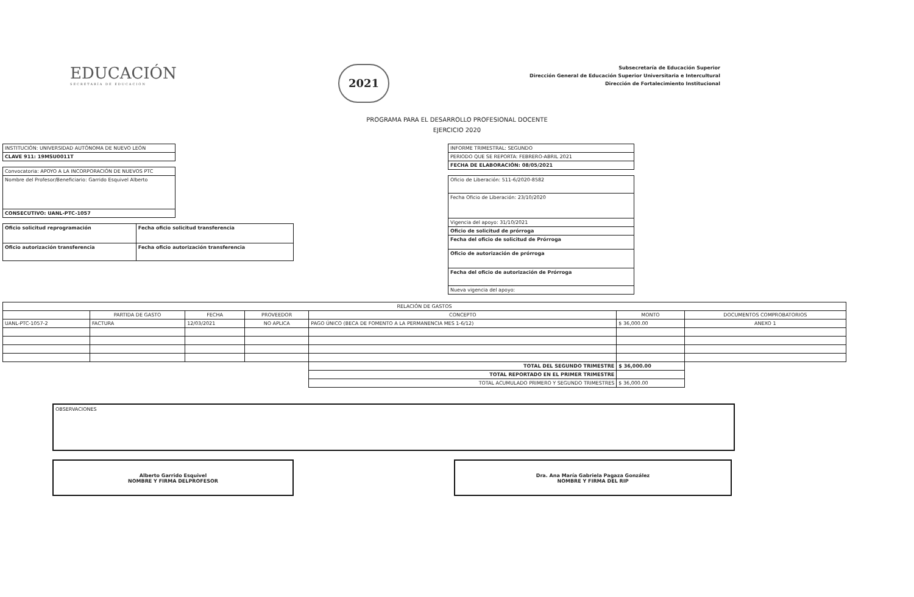EDUCACIÓN
SECRETARÍA DE EDUCACIÓN
2021
Subsecretaría de Educación Superior
Dirección General de Educación Superior Universitaria e Intercultural
Dirección de Fortalecimiento Institucional
PROGRAMA PARA EL DESARROLLO PROFESIONAL DOCENTE
EJERCICIO 2020
| INSTITUCIÓN: UNIVERSIDAD AUTÓNOMA DE NUEVO LEÓN |
| CLAVE 911: 19MSU0011T |
| Convocatoria: APOYO A LA INCORPORACIÓN DE NUEVOS PTC |
| Nombre del Profesor/Beneficiario: Garrido Esquivel Alberto |
| CONSECUTIVO: UANL-PTC-1057 |
| Oficio solicitud reprogramación | Fecha oficio solicitud transferencia |
| Oficio autorización transferencia | Fecha oficio autorización transferencia |
| INFORME TRIMESTRAL: SEGUNDO |
| PERIODO QUE SE REPORTA: FEBRERO-ABRIL 2021 |
| FECHA DE ELABORACIÓN: 08/05/2021 |
| Oficio de Liberación: 511-6/2020-8582 |
| Fecha Oficio de Liberación: 23/10/2020 |
| Vigencia del apoyo: 31/10/2021 |
| Oficio de solicitud de prórroga |
| Fecha del oficio de solicitud de Prórroga |
| Oficio de autorización de prórroga |
| Fecha del oficio de autorización de Prórroga |
| Nueva vigencia del apoyo: |
| RELACIÓN DE GASTOS | | | | | | |
| --- | --- | --- | --- | --- | --- | --- |
| | PARTIDA DE GASTO | FECHA | PROVEEDOR | CONCEPTO | MONTO | DOCUMENTOS COMPROBATORIOS |
| UANL-PTC-1057-2 | FACTURA | 12/03/2021 | NO APLICA | PAGO ÚNICO (BECA DE FOMENTO A LA PERMANENCIA MES 1-6/12) | $ 36,000.00 | ANEXO 1 |
| | | | | TOTAL DEL SEGUNDO TRIMESTRE | $ 36,000.00 | |
| | | | | TOTAL REPORTADO EN EL PRIMER TRIMESTRE | | |
| | | | | TOTAL ACUMULADO PRIMERO Y SEGUNDO TRIMESTRES | $ 36,000.00 | |
OBSERVACIONES
Alberto Garrido Esquivel
NOMBRE Y FIRMA DELPROFESOR
Dra. Ana María Gabriela Pagaza González
NOMBRE Y FIRMA DEL RIP